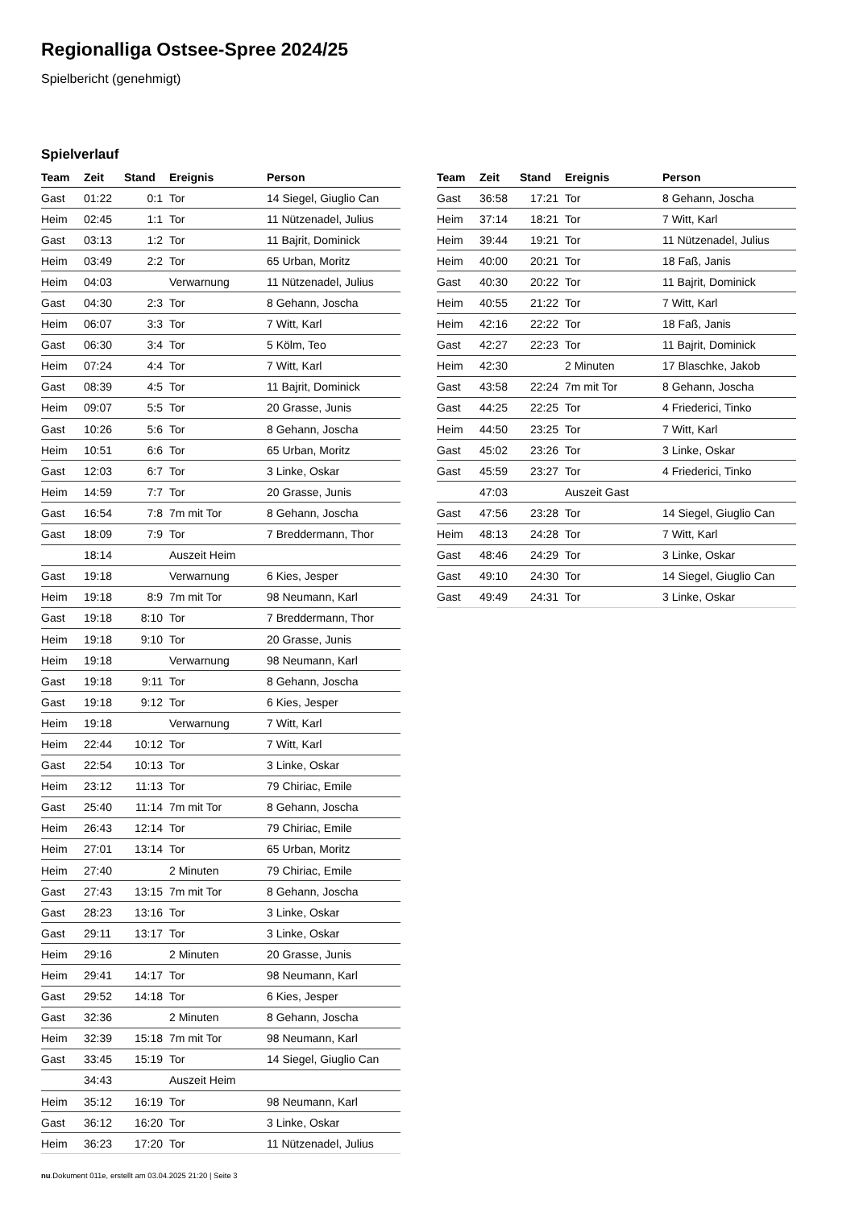Regionalliga Ostsee-Spree 2024/25
Spielbericht (genehmigt)
Spielverlauf
| Team | Zeit | Stand | Ereignis | Person |
| --- | --- | --- | --- | --- |
| Gast | 01:22 | 0:1 | Tor | 14 Siegel, Giuglio Can |
| Heim | 02:45 | 1:1 | Tor | 11 Nützenadel, Julius |
| Gast | 03:13 | 1:2 | Tor | 11 Bajrit, Dominick |
| Heim | 03:49 | 2:2 | Tor | 65 Urban, Moritz |
| Heim | 04:03 | | Verwarnung | 11 Nützenadel, Julius |
| Gast | 04:30 | 2:3 | Tor | 8 Gehann, Joscha |
| Heim | 06:07 | 3:3 | Tor | 7 Witt, Karl |
| Gast | 06:30 | 3:4 | Tor | 5 Kölm, Teo |
| Heim | 07:24 | 4:4 | Tor | 7 Witt, Karl |
| Gast | 08:39 | 4:5 | Tor | 11 Bajrit, Dominick |
| Heim | 09:07 | 5:5 | Tor | 20 Grasse, Junis |
| Gast | 10:26 | 5:6 | Tor | 8 Gehann, Joscha |
| Heim | 10:51 | 6:6 | Tor | 65 Urban, Moritz |
| Gast | 12:03 | 6:7 | Tor | 3 Linke, Oskar |
| Heim | 14:59 | 7:7 | Tor | 20 Grasse, Junis |
| Gast | 16:54 | 7:8 | 7m mit Tor | 8 Gehann, Joscha |
| Gast | 18:09 | 7:9 | Tor | 7 Breddermann, Thor |
| | 18:14 | | Auszeit Heim | |
| Gast | 19:18 | | Verwarnung | 6 Kies, Jesper |
| Heim | 19:18 | 8:9 | 7m mit Tor | 98 Neumann, Karl |
| Gast | 19:18 | 8:10 | Tor | 7 Breddermann, Thor |
| Heim | 19:18 | 9:10 | Tor | 20 Grasse, Junis |
| Heim | 19:18 | | Verwarnung | 98 Neumann, Karl |
| Gast | 19:18 | 9:11 | Tor | 8 Gehann, Joscha |
| Gast | 19:18 | 9:12 | Tor | 6 Kies, Jesper |
| Heim | 19:18 | | Verwarnung | 7 Witt, Karl |
| Heim | 22:44 | 10:12 | Tor | 7 Witt, Karl |
| Gast | 22:54 | 10:13 | Tor | 3 Linke, Oskar |
| Heim | 23:12 | 11:13 | Tor | 79 Chiriac, Emile |
| Gast | 25:40 | 11:14 | 7m mit Tor | 8 Gehann, Joscha |
| Heim | 26:43 | 12:14 | Tor | 79 Chiriac, Emile |
| Heim | 27:01 | 13:14 | Tor | 65 Urban, Moritz |
| Heim | 27:40 | | 2 Minuten | 79 Chiriac, Emile |
| Gast | 27:43 | 13:15 | 7m mit Tor | 8 Gehann, Joscha |
| Gast | 28:23 | 13:16 | Tor | 3 Linke, Oskar |
| Gast | 29:11 | 13:17 | Tor | 3 Linke, Oskar |
| Heim | 29:16 | | 2 Minuten | 20 Grasse, Junis |
| Heim | 29:41 | 14:17 | Tor | 98 Neumann, Karl |
| Gast | 29:52 | 14:18 | Tor | 6 Kies, Jesper |
| Gast | 32:36 | | 2 Minuten | 8 Gehann, Joscha |
| Heim | 32:39 | 15:18 | 7m mit Tor | 98 Neumann, Karl |
| Gast | 33:45 | 15:19 | Tor | 14 Siegel, Giuglio Can |
| | 34:43 | | Auszeit Heim | |
| Heim | 35:12 | 16:19 | Tor | 98 Neumann, Karl |
| Gast | 36:12 | 16:20 | Tor | 3 Linke, Oskar |
| Heim | 36:23 | 17:20 | Tor | 11 Nützenadel, Julius |
| Team | Zeit | Stand | Ereignis | Person |
| --- | --- | --- | --- | --- |
| Gast | 36:58 | 17:21 | Tor | 8 Gehann, Joscha |
| Heim | 37:14 | 18:21 | Tor | 7 Witt, Karl |
| Heim | 39:44 | 19:21 | Tor | 11 Nützenadel, Julius |
| Heim | 40:00 | 20:21 | Tor | 18 Faß, Janis |
| Gast | 40:30 | 20:22 | Tor | 11 Bajrit, Dominick |
| Heim | 40:55 | 21:22 | Tor | 7 Witt, Karl |
| Heim | 42:16 | 22:22 | Tor | 18 Faß, Janis |
| Gast | 42:27 | 22:23 | Tor | 11 Bajrit, Dominick |
| Heim | 42:30 | | 2 Minuten | 17 Blaschke, Jakob |
| Gast | 43:58 | 22:24 | 7m mit Tor | 8 Gehann, Joscha |
| Gast | 44:25 | 22:25 | Tor | 4 Friederici, Tinko |
| Heim | 44:50 | 23:25 | Tor | 7 Witt, Karl |
| Gast | 45:02 | 23:26 | Tor | 3 Linke, Oskar |
| Gast | 45:59 | 23:27 | Tor | 4 Friederici, Tinko |
| | 47:03 | | Auszeit Gast | |
| Gast | 47:56 | 23:28 | Tor | 14 Siegel, Giuglio Can |
| Heim | 48:13 | 24:28 | Tor | 7 Witt, Karl |
| Gast | 48:46 | 24:29 | Tor | 3 Linke, Oskar |
| Gast | 49:10 | 24:30 | Tor | 14 Siegel, Giuglio Can |
| Gast | 49:49 | 24:31 | Tor | 3 Linke, Oskar |
nu.Dokument 011e, erstellt am 03.04.2025 21:20 | Seite 3